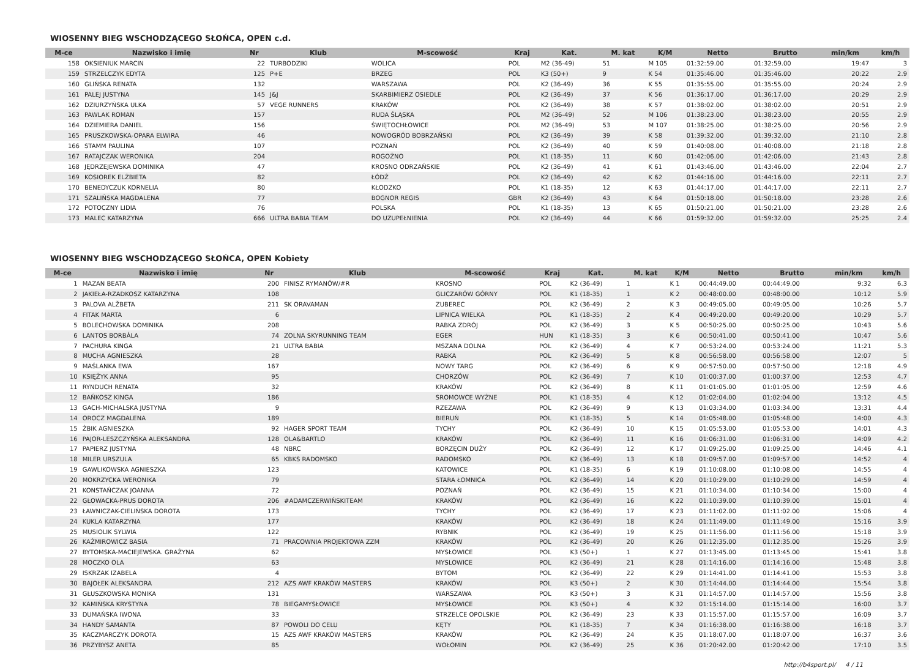WIOSENNY BIEG WSCHODZĄCEGO SŁOŃCA, OPEN c.d.
| M-ce | Nazwisko i imię | Nr | Klub | M-scowość | Kraj | Kat. | M. kat | K/M | Netto | Brutto | min/km | km/h |
| --- | --- | --- | --- | --- | --- | --- | --- | --- | --- | --- | --- | --- |
| 158 | OKSIENIUK MARCIN | 22 | TURBODZIKI | WOLICA | POL | M2 (36-49) | 51 | M 105 | 01:32:59.00 | 01:32:59.00 | 19:47 | 3 |
| 159 | STRZELCZYK EDYTA | 125 | P+E | BRZEG | POL | K3 (50+) | 9 | K 54 | 01:35:46.00 | 01:35:46.00 | 20:22 | 2.9 |
| 160 | GLIŃSKA RENATA | 132 | | WARSZAWA | POL | K2 (36-49) | 36 | K 55 | 01:35:55.00 | 01:35:55.00 | 20:24 | 2.9 |
| 161 | PALEJ JUSTYNA | 145 | J&J | SKARBIMIERZ OSIEDLE | POL | K2 (36-49) | 37 | K 56 | 01:36:17.00 | 01:36:17.00 | 20:29 | 2.9 |
| 162 | DZIURZYŃSKA ULKA | 57 | VEGE RUNNERS | KRAKÓW | POL | K2 (36-49) | 38 | K 57 | 01:38:02.00 | 01:38:02.00 | 20:51 | 2.9 |
| 163 | PAWLAK ROMAN | 157 | | RUDA ŚLĄSKA | POL | M2 (36-49) | 52 | M 106 | 01:38:23.00 | 01:38:23.00 | 20:55 | 2.9 |
| 164 | DZIEMIERA DANIEL | 156 | | ŚWIĘTOCHŁOWICE | POL | M2 (36-49) | 53 | M 107 | 01:38:25.00 | 01:38:25.00 | 20:56 | 2.9 |
| 165 | PRUSZKOWSKA-OPARA ELWIRA | 46 | | NOWOGRÓD BOBRZAŃSKI | POL | K2 (36-49) | 39 | K 58 | 01:39:32.00 | 01:39:32.00 | 21:10 | 2.8 |
| 166 | STAMM PAULINA | 107 | | POZNAŃ | POL | K2 (36-49) | 40 | K 59 | 01:40:08.00 | 01:40:08.00 | 21:18 | 2.8 |
| 167 | RATAJCZAK WERONIKA | 204 | | ROGOŻNO | POL | K1 (18-35) | 11 | K 60 | 01:42:06.00 | 01:42:06.00 | 21:43 | 2.8 |
| 168 | JĘDRZEJEWSKA DOMINIKA | 47 | | KROSNO ODRZAŃSKIE | POL | K2 (36-49) | 41 | K 61 | 01:43:46.00 | 01:43:46.00 | 22:04 | 2.7 |
| 169 | KOSIOREK ELŻBIETA | 82 | | ŁÓDŹ | POL | K2 (36-49) | 42 | K 62 | 01:44:16.00 | 01:44:16.00 | 22:11 | 2.7 |
| 170 | BENEDYCZUK KORNELIA | 80 | | KŁODZKO | POL | K1 (18-35) | 12 | K 63 | 01:44:17.00 | 01:44:17.00 | 22:11 | 2.7 |
| 171 | SZALIŃSKA MAGDALENA | 77 | | BOGNOR REGIS | GBR | K2 (36-49) | 43 | K 64 | 01:50:18.00 | 01:50:18.00 | 23:28 | 2.6 |
| 172 | POTOCZNY LIDIA | 76 | | POLSKA | POL | K1 (18-35) | 13 | K 65 | 01:50:21.00 | 01:50:21.00 | 23:28 | 2.6 |
| 173 | MALEC KATARZYNA | 666 | ULTRA BABIA TEAM | DO UZUPEŁNIENIA | POL | K2 (36-49) | 44 | K 66 | 01:59:32.00 | 01:59:32.00 | 25:25 | 2.4 |
WIOSENNY BIEG WSCHODZĄCEGO SŁOŃCA, OPEN Kobiety
| M-ce | Nazwisko i imię | Nr | Klub | M-scowość | Kraj | Kat. | M. kat | K/M | Netto | Brutto | min/km | km/h |
| --- | --- | --- | --- | --- | --- | --- | --- | --- | --- | --- | --- | --- |
| 1 | MAZAN BEATA | 200 | FINISZ RYMANÓW/#R | KROSNO | POL | K2 (36-49) | 1 | K 1 | 00:44:49.00 | 00:44:49.00 | 9:32 | 6.3 |
| 2 | JAKIEŁA-RZADKOSZ KATARZYNA | 108 | | GLICZARÓW GÓRNY | POL | K1 (18-35) | 1 | K 2 | 00:48:00.00 | 00:48:00.00 | 10:12 | 5.9 |
| 3 | PALOVA ALŽBETA | 211 | SK ORAVAMAN | ZUBEREC | POL | K2 (36-49) | 2 | K 3 | 00:49:05.00 | 00:49:05.00 | 10:26 | 5.7 |
| 4 | FITAK MARTA | 6 | | LIPNICA WIELKA | POL | K1 (18-35) | 2 | K 4 | 00:49:20.00 | 00:49:20.00 | 10:29 | 5.7 |
| 5 | BOLECHOWSKA DOMINIKA | 208 | | RABKA ZDRÓJ | POL | K2 (36-49) | 3 | K 5 | 00:50:25.00 | 00:50:25.00 | 10:43 | 5.6 |
| 6 | LANTOS BORBÁLA | 74 | ZOLNA SKYRUNNING TEAM | EGER | HUN | K1 (18-35) | 3 | K 6 | 00:50:41.00 | 00:50:41.00 | 10:47 | 5.6 |
| 7 | PACHURA KINGA | 21 | ULTRA BABIA | MSZANA DOLNA | POL | K2 (36-49) | 4 | K 7 | 00:53:24.00 | 00:53:24.00 | 11:21 | 5.3 |
| 8 | MUCHA AGNIESZKA | 28 | | RABKA | POL | K2 (36-49) | 5 | K 8 | 00:56:58.00 | 00:56:58.00 | 12:07 | 5 |
| 9 | MAŚLANKA EWA | 167 | | NOWY TARG | POL | K2 (36-49) | 6 | K 9 | 00:57:50.00 | 00:57:50.00 | 12:18 | 4.9 |
| 10 | KSIĘŻYK ANNA | 95 | | CHORZÓW | POL | K2 (36-49) | 7 | K 10 | 01:00:37.00 | 01:00:37.00 | 12:53 | 4.7 |
| 11 | RYNDUCH RENATA | 32 | | KRAKÓW | POL | K2 (36-49) | 8 | K 11 | 01:01:05.00 | 01:01:05.00 | 12:59 | 4.6 |
| 12 | BAŃKOSZ KINGA | 186 | | SROMOWCE WYŻNE | POL | K1 (18-35) | 4 | K 12 | 01:02:04.00 | 01:02:04.00 | 13:12 | 4.5 |
| 13 | GACH-MICHALSKA JUSTYNA | 9 | | RZEZAWA | POL | K2 (36-49) | 9 | K 13 | 01:03:34.00 | 01:03:34.00 | 13:31 | 4.4 |
| 14 | OROCZ MAGDALENA | 189 | | BIERUŃ | POL | K1 (18-35) | 5 | K 14 | 01:05:48.00 | 01:05:48.00 | 14:00 | 4.3 |
| 15 | ŻBIK AGNIESZKA | 92 | HAGER SPORT TEAM | TYCHY | POL | K2 (36-49) | 10 | K 15 | 01:05:53.00 | 01:05:53.00 | 14:01 | 4.3 |
| 16 | PAJOR-LESZCZYŃSKA ALEKSANDRA | 128 | OLA&BARTLO | KRAKÓW | POL | K2 (36-49) | 11 | K 16 | 01:06:31.00 | 01:06:31.00 | 14:09 | 4.2 |
| 17 | PAPIERZ JUSTYNA | 48 | NBRC | BORZĘCIN DUŻY | POL | K2 (36-49) | 12 | K 17 | 01:09:25.00 | 01:09:25.00 | 14:46 | 4.1 |
| 18 | MILER URSZULA | 65 | KBKS RADOMSKO | RADOMSKO | POL | K2 (36-49) | 13 | K 18 | 01:09:57.00 | 01:09:57.00 | 14:52 | 4 |
| 19 | GAWLIKOWSKA AGNIESZKA | 123 | | KATOWICE | POL | K1 (18-35) | 6 | K 19 | 01:10:08.00 | 01:10:08.00 | 14:55 | 4 |
| 20 | MOKRZYCKA WERONIKA | 79 | | STARA ŁOMNICA | POL | K2 (36-49) | 14 | K 20 | 01:10:29.00 | 01:10:29.00 | 14:59 | 4 |
| 21 | KONSTAŃCZAK JOANNA | 72 | | POZNAŃ | POL | K2 (36-49) | 15 | K 21 | 01:10:34.00 | 01:10:34.00 | 15:00 | 4 |
| 22 | GŁOWACKA-PRUS DOROTA | 206 | #ADAMCZERWIŃSKITEAM | KRAKÓW | POL | K2 (36-49) | 16 | K 22 | 01:10:39.00 | 01:10:39.00 | 15:01 | 4 |
| 23 | ŁAWNICZAK-CIELIŃSKA DOROTA | 173 | | TYCHY | POL | K2 (36-49) | 17 | K 23 | 01:11:02.00 | 01:11:02.00 | 15:06 | 4 |
| 24 | KUKLA KATARZYNA | 177 | | KRAKÓW | POL | K2 (36-49) | 18 | K 24 | 01:11:49.00 | 01:11:49.00 | 15:16 | 3.9 |
| 25 | MUSIOLIK SYLWIA | 122 | | RYBNIK | POL | K2 (36-49) | 19 | K 25 | 01:11:56.00 | 01:11:56.00 | 15:18 | 3.9 |
| 26 | KAŹMIROWICZ BASIA | 71 | PRACOWNIA PROJEKTOWA ZZM | KRAKÓW | POL | K2 (36-49) | 20 | K 26 | 01:12:35.00 | 01:12:35.00 | 15:26 | 3.9 |
| 27 | BYTOMSKA-MACIEJEWSKA. GRAŻYNA | 62 | | MYSŁOWICE | POL | K3 (50+) | 1 | K 27 | 01:13:45.00 | 01:13:45.00 | 15:41 | 3.8 |
| 28 | MOCZKO OLA | 63 | | MYSLOWICE | POL | K2 (36-49) | 21 | K 28 | 01:14:16.00 | 01:14:16.00 | 15:48 | 3.8 |
| 29 | ISKRZAK IZABELA | 4 | | BYTOM | POL | K2 (36-49) | 22 | K 29 | 01:14:41.00 | 01:14:41.00 | 15:53 | 3.8 |
| 30 | BAJOŁEK ALEKSANDRA | 212 | AZS AWF KRAKÓW MASTERS | KRAKÓW | POL | K3 (50+) | 2 | K 30 | 01:14:44.00 | 01:14:44.00 | 15:54 | 3.8 |
| 31 | GŁUSZKOWSKA MONIKA | 131 | | WARSZAWA | POL | K3 (50+) | 3 | K 31 | 01:14:57.00 | 01:14:57.00 | 15:56 | 3.8 |
| 32 | KAMIŃSKA KRYSTYNA | 78 | BIEGAMYSŁOWICE | MYSŁOWICE | POL | K3 (50+) | 4 | K 32 | 01:15:14.00 | 01:15:14.00 | 16:00 | 3.7 |
| 33 | DUMAŃSKA IWONA | 33 | | STRZELCE OPOLSKIE | POL | K2 (36-49) | 23 | K 33 | 01:15:57.00 | 01:15:57.00 | 16:09 | 3.7 |
| 34 | HANDY SAMANTA | 87 | POWOLI DO CELU | KĘTY | POL | K1 (18-35) | 7 | K 34 | 01:16:38.00 | 01:16:38.00 | 16:18 | 3.7 |
| 35 | KACZMARCZYK DOROTA | 15 | AZS AWF KRAKÓW MASTERS | KRAKÓW | POL | K2 (36-49) | 24 | K 35 | 01:18:07.00 | 01:18:07.00 | 16:37 | 3.6 |
| 36 | PRZYBYSZ ANETA | 85 | | WOŁOMIN | POL | K2 (36-49) | 25 | K 36 | 01:20:42.00 | 01:20:42.00 | 17:10 | 3.5 |
http://b4sport.pl/ 4 / 11